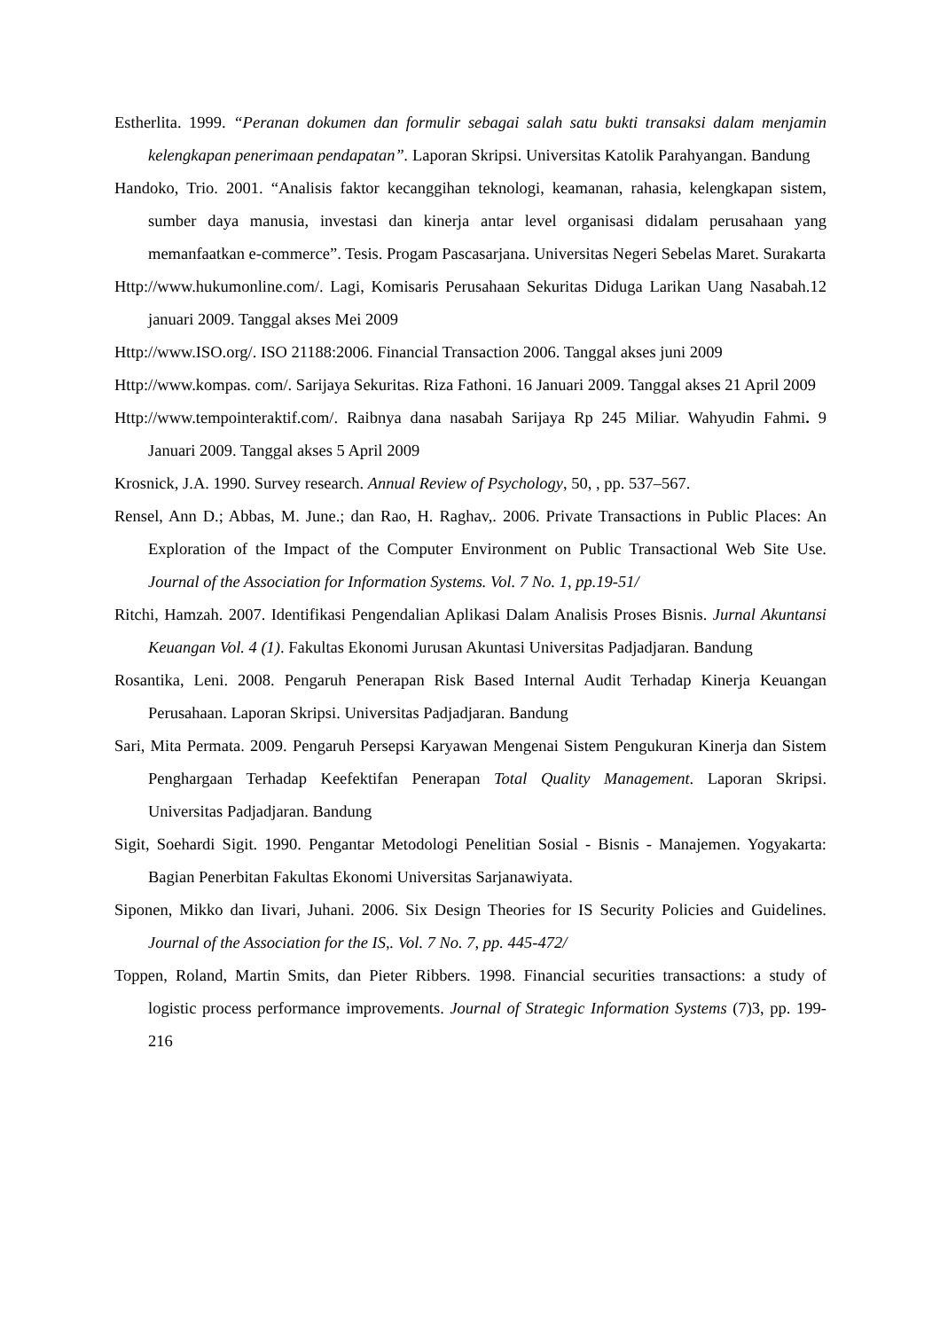Estherlita. 1999. “Peranan dokumen dan formulir sebagai salah satu bukti transaksi dalam menjamin kelengkapan penerimaan pendapatan”. Laporan Skripsi. Universitas Katolik Parahyangan. Bandung
Handoko, Trio. 2001. “Analisis faktor kecanggihan teknologi, keamanan, rahasia, kelengkapan sistem, sumber daya manusia, investasi dan kinerja antar level organisasi didalam perusahaan yang memanfaatkan e-commerce”. Tesis. Progam Pascasarjana. Universitas Negeri Sebelas Maret. Surakarta
Http://www.hukumonline.com/. Lagi, Komisaris Perusahaan Sekuritas Diduga Larikan Uang Nasabah.12 januari 2009. Tanggal akses Mei 2009
Http://www.ISO.org/. ISO 21188:2006. Financial Transaction 2006. Tanggal akses juni 2009
Http://www.kompas. com/. Sarijaya Sekuritas. Riza Fathoni. 16 Januari 2009. Tanggal akses 21 April 2009
Http://www.tempointeraktif.com/. Raibnya dana nasabah Sarijaya Rp 245 Miliar. Wahyudin Fahmi. 9 Januari 2009. Tanggal akses 5 April 2009
Krosnick, J.A. 1990. Survey research. Annual Review of Psychology, 50, , pp. 537–567.
Rensel, Ann D.; Abbas, M. June.; dan Rao, H. Raghav,. 2006. Private Transactions in Public Places: An Exploration of the Impact of the Computer Environment on Public Transactional Web Site Use. Journal of the Association for Information Systems. Vol. 7 No. 1, pp.19-51/
Ritchi, Hamzah. 2007. Identifikasi Pengendalian Aplikasi Dalam Analisis Proses Bisnis. Jurnal Akuntansi Keuangan Vol. 4 (1). Fakultas Ekonomi Jurusan Akuntasi Universitas Padjadjaran. Bandung
Rosantika, Leni. 2008. Pengaruh Penerapan Risk Based Internal Audit Terhadap Kinerja Keuangan Perusahaan. Laporan Skripsi. Universitas Padjadjaran. Bandung
Sari, Mita Permata. 2009. Pengaruh Persepsi Karyawan Mengenai Sistem Pengukuran Kinerja dan Sistem Penghargaan Terhadap Keefektifan Penerapan Total Quality Management. Laporan Skripsi. Universitas Padjadjaran. Bandung
Sigit, Soehardi Sigit. 1990. Pengantar Metodologi Penelitian Sosial - Bisnis - Manajemen. Yogyakarta: Bagian Penerbitan Fakultas Ekonomi Universitas Sarjanawiyata.
Siponen, Mikko dan Iivari, Juhani. 2006. Six Design Theories for IS Security Policies and Guidelines. Journal of the Association for the IS,. Vol. 7 No. 7, pp. 445-472/
Toppen, Roland, Martin Smits, dan Pieter Ribbers. 1998. Financial securities transactions: a study of logistic process performance improvements. Journal of Strategic Information Systems (7)3, pp. 199-216